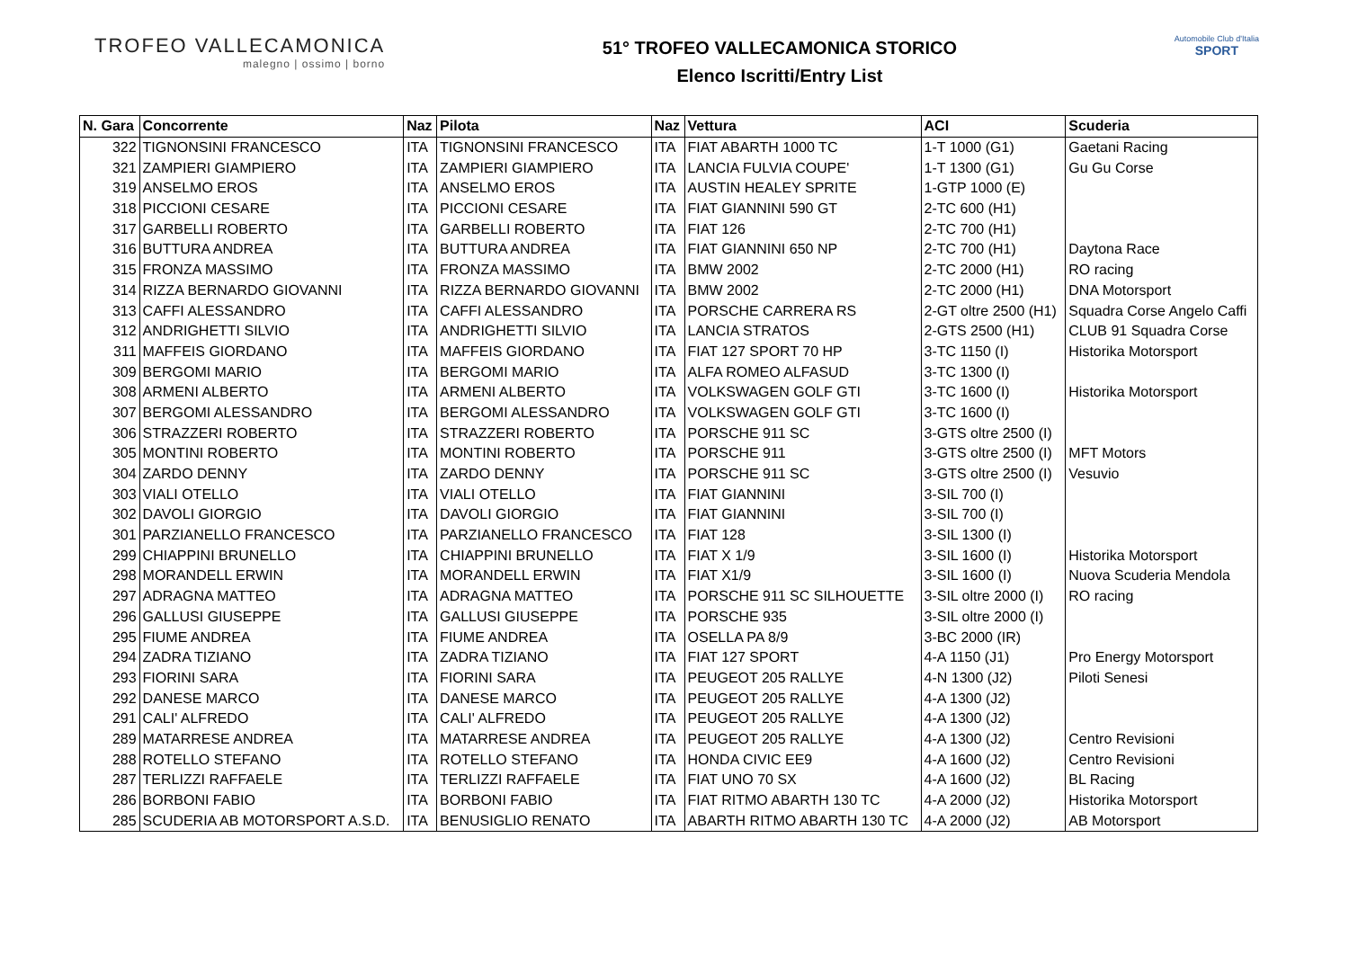TROFEO VALLECAMONICA
malegno | ossimo | borno
51° TROFEO VALLECAMONICA STORICO
Elenco Iscritti/Entry List
Automobile Club d'Italia
SPORT
| N. Gara | Concorrente | Naz | Pilota | Naz | Vettura | ACI | Scuderia |
| --- | --- | --- | --- | --- | --- | --- | --- |
| 322 | TIGNONSINI FRANCESCO | ITA | TIGNONSINI FRANCESCO | ITA | FIAT ABARTH 1000 TC | 1-T 1000 (G1) | Gaetani Racing |
| 321 | ZAMPIERI GIAMPIERO | ITA | ZAMPIERI GIAMPIERO | ITA | LANCIA FULVIA COUPE' | 1-T 1300 (G1) | Gu Gu Corse |
| 319 | ANSELMO EROS | ITA | ANSELMO EROS | ITA | AUSTIN HEALEY SPRITE | 1-GTP 1000 (E) | |
| 318 | PICCIONI CESARE | ITA | PICCIONI CESARE | ITA | FIAT GIANNINI 590 GT | 2-TC 600 (H1) | |
| 317 | GARBELLI ROBERTO | ITA | GARBELLI ROBERTO | ITA | FIAT 126 | 2-TC 700 (H1) | |
| 316 | BUTTURA ANDREA | ITA | BUTTURA ANDREA | ITA | FIAT GIANNINI 650 NP | 2-TC 700 (H1) | Daytona Race |
| 315 | FRONZA MASSIMO | ITA | FRONZA MASSIMO | ITA | BMW 2002 | 2-TC 2000 (H1) | RO racing |
| 314 | RIZZA BERNARDO GIOVANNI | ITA | RIZZA BERNARDO GIOVANNI | ITA | BMW 2002 | 2-TC 2000 (H1) | DNA Motorsport |
| 313 | CAFFI ALESSANDRO | ITA | CAFFI ALESSANDRO | ITA | PORSCHE CARRERA RS | 2-GT oltre 2500 (H1) | Squadra Corse Angelo Caffi |
| 312 | ANDRIGHETTI SILVIO | ITA | ANDRIGHETTI SILVIO | ITA | LANCIA STRATOS | 2-GTS 2500 (H1) | CLUB 91 Squadra Corse |
| 311 | MAFFEIS GIORDANO | ITA | MAFFEIS GIORDANO | ITA | FIAT 127 SPORT 70 HP | 3-TC 1150 (I) | Historika Motorsport |
| 309 | BERGOMI MARIO | ITA | BERGOMI MARIO | ITA | ALFA ROMEO ALFASUD | 3-TC 1300 (I) | |
| 308 | ARMENI ALBERTO | ITA | ARMENI ALBERTO | ITA | VOLKSWAGEN GOLF GTI | 3-TC 1600 (I) | Historika Motorsport |
| 307 | BERGOMI ALESSANDRO | ITA | BERGOMI ALESSANDRO | ITA | VOLKSWAGEN GOLF GTI | 3-TC 1600 (I) | |
| 306 | STRAZZERI ROBERTO | ITA | STRAZZERI ROBERTO | ITA | PORSCHE 911 SC | 3-GTS oltre 2500 (I) | |
| 305 | MONTINI ROBERTO | ITA | MONTINI ROBERTO | ITA | PORSCHE 911 | 3-GTS oltre 2500 (I) | MFT Motors |
| 304 | ZARDO DENNY | ITA | ZARDO DENNY | ITA | PORSCHE 911 SC | 3-GTS oltre 2500 (I) | Vesuvio |
| 303 | VIALI OTELLO | ITA | VIALI OTELLO | ITA | FIAT GIANNINI | 3-SIL 700 (I) | |
| 302 | DAVOLI GIORGIO | ITA | DAVOLI GIORGIO | ITA | FIAT GIANNINI | 3-SIL 700 (I) | |
| 301 | PARZIANELLO FRANCESCO | ITA | PARZIANELLO FRANCESCO | ITA | FIAT 128 | 3-SIL 1300 (I) | |
| 299 | CHIAPPINI BRUNELLO | ITA | CHIAPPINI BRUNELLO | ITA | FIAT X 1/9 | 3-SIL 1600 (I) | Historika Motorsport |
| 298 | MORANDELL ERWIN | ITA | MORANDELL ERWIN | ITA | FIAT X1/9 | 3-SIL 1600 (I) | Nuova Scuderia Mendola |
| 297 | ADRAGNA MATTEO | ITA | ADRAGNA MATTEO | ITA | PORSCHE 911 SC SILHOUETTE | 3-SIL oltre 2000 (I) | RO racing |
| 296 | GALLUSI GIUSEPPE | ITA | GALLUSI GIUSEPPE | ITA | PORSCHE 935 | 3-SIL oltre 2000 (I) | |
| 295 | FIUME ANDREA | ITA | FIUME ANDREA | ITA | OSELLA PA 8/9 | 3-BC 2000 (IR) | |
| 294 | ZADRA TIZIANO | ITA | ZADRA TIZIANO | ITA | FIAT 127 SPORT | 4-A 1150 (J1) | Pro Energy Motorsport |
| 293 | FIORINI SARA | ITA | FIORINI SARA | ITA | PEUGEOT 205 RALLYE | 4-N 1300 (J2) | Piloti Senesi |
| 292 | DANESE MARCO | ITA | DANESE MARCO | ITA | PEUGEOT 205 RALLYE | 4-A 1300 (J2) | |
| 291 | CALI' ALFREDO | ITA | CALI' ALFREDO | ITA | PEUGEOT 205 RALLYE | 4-A 1300 (J2) | |
| 289 | MATARRESE ANDREA | ITA | MATARRESE ANDREA | ITA | PEUGEOT 205 RALLYE | 4-A 1300 (J2) | Centro Revisioni |
| 288 | ROTELLO STEFANO | ITA | ROTELLO STEFANO | ITA | HONDA CIVIC EE9 | 4-A 1600 (J2) | Centro Revisioni |
| 287 | TERLIZZI RAFFAELE | ITA | TERLIZZI RAFFAELE | ITA | FIAT UNO 70 SX | 4-A 1600 (J2) | BL Racing |
| 286 | BORBONI FABIO | ITA | BORBONI FABIO | ITA | FIAT RITMO ABARTH 130 TC | 4-A 2000 (J2) | Historika Motorsport |
| 285 | SCUDERIA AB MOTORSPORT A.S.D. | ITA | BENUSIGLIO RENATO | ITA | ABARTH RITMO ABARTH 130 TC | 4-A 2000 (J2) | AB Motorsport |